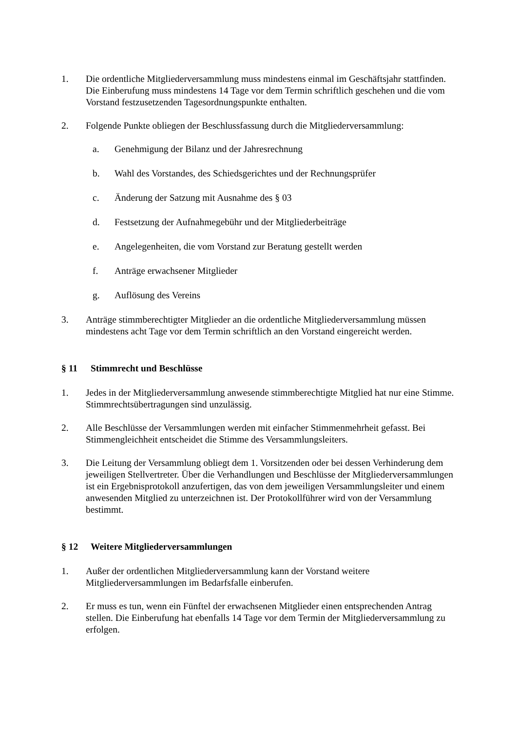1. Die ordentliche Mitgliederversammlung muss mindestens einmal im Geschäftsjahr stattfinden. Die Einberufung muss mindestens 14 Tage vor dem Termin schriftlich geschehen und die vom Vorstand festzusetzenden Tagesordnungspunkte enthalten.
2. Folgende Punkte obliegen der Beschlussfassung durch die Mitgliederversammlung:
a. Genehmigung der Bilanz und der Jahresrechnung
b. Wahl des Vorstandes, des Schiedsgerichtes und der Rechnungsprüfer
c. Änderung der Satzung mit Ausnahme des § 03
d. Festsetzung der Aufnahmegebühr und der Mitgliederbeiträge
e. Angelegenheiten, die vom Vorstand zur Beratung gestellt werden
f. Anträge erwachsener Mitglieder
g. Auflösung des Vereins
3. Anträge stimmberechtigter Mitglieder an die ordentliche Mitgliederversammlung müssen mindestens acht Tage vor dem Termin schriftlich an den Vorstand eingereicht werden.
§ 11 Stimmrecht und Beschlüsse
1. Jedes in der Mitgliederversammlung anwesende stimmberechtigte Mitglied hat nur eine Stimme. Stimmrechtsübertragungen sind unzulässig.
2. Alle Beschlüsse der Versammlungen werden mit einfacher Stimmenmehrheit gefasst. Bei Stimmengleichheit entscheidet die Stimme des Versammlungsleiters.
3. Die Leitung der Versammlung obliegt dem 1. Vorsitzenden oder bei dessen Verhinderung dem jeweiligen Stellvertreter. Über die Verhandlungen und Beschlüsse der Mitgliederversammlungen ist ein Ergebnisprotokoll anzufertigen, das von dem jeweiligen Versammlungsleiter und einem anwesenden Mitglied zu unterzeichnen ist. Der Protokollführer wird von der Versammlung bestimmt.
§ 12 Weitere Mitgliederversammlungen
1. Außer der ordentlichen Mitgliederversammlung kann der Vorstand weitere Mitgliederversammlungen im Bedarfsfalle einberufen.
2. Er muss es tun, wenn ein Fünftel der erwachsenen Mitglieder einen entsprechenden Antrag stellen. Die Einberufung hat ebenfalls 14 Tage vor dem Termin der Mitgliederversammlung zu erfolgen.